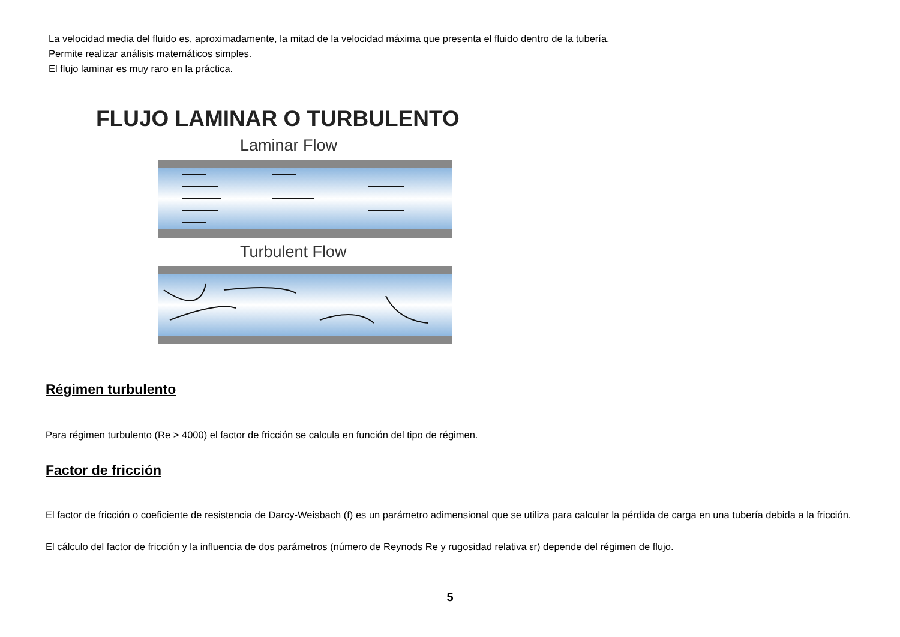La velocidad media del fluido es, aproximadamente, la mitad de la velocidad máxima que presenta el fluido dentro de la tubería.
Permite realizar análisis matemáticos simples.
El flujo laminar es muy raro en la práctica.
FLUJO LAMINAR O TURBULENTO
Laminar Flow
Turbulent Flow
Régimen turbulento
Para régimen turbulento (Re > 4000) el factor de fricción se calcula en función del tipo de régimen.
Factor de fricción
El factor de fricción o coeficiente de resistencia de Darcy-Weisbach (f) es un parámetro adimensional que se utiliza para calcular la pérdida de carga en una tubería debida a la fricción.
El cálculo del factor de fricción y la influencia de dos parámetros (número de Reynods Re y rugosidad relativa εr) depende del régimen de flujo.
5